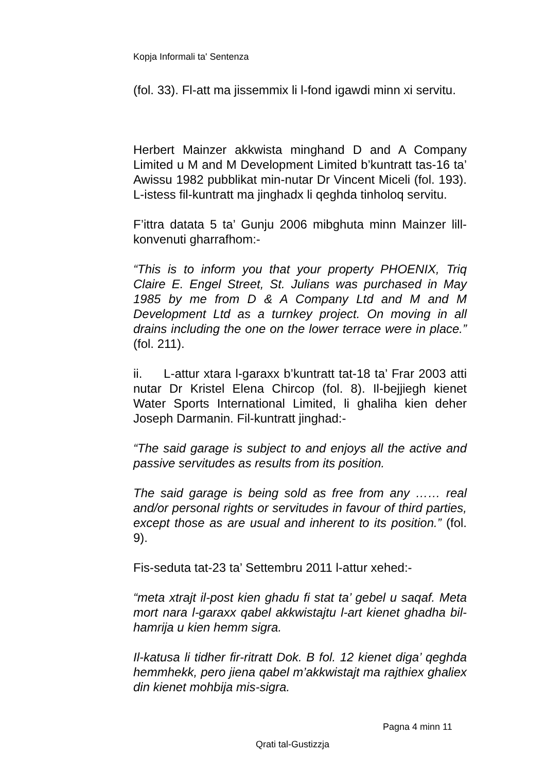Kopja Informali ta' Sentenza
(fol. 33). Fl-att ma jissemmix li l-fond igawdi minn xi servitu.
Herbert Mainzer akkwista minghand D and A Company Limited u M and M Development Limited b’kuntratt tas-16 ta’ Awissu 1982 pubblikat min-nutar Dr Vincent Miceli (fol. 193). L-istess fil-kuntratt ma jinghadx li qeghda tinholoq servitu.
F’ittra datata 5 ta’ Gunju 2006 mibghuta minn Mainzer lill-konvenuti gharrafhom:-
“This is to inform you that your property PHOENIX, Triq Claire E. Engel Street, St. Julians was purchased in May 1985 by me from D & A Company Ltd and M and M Development Ltd as a turnkey project. On moving in all drains including the one on the lower terrace were in place.” (fol. 211).
ii. L-attur xtara l-garaxx b’kuntratt tat-18 ta’ Frar 2003 atti nutar Dr Kristel Elena Chircop (fol. 8). Il-bejjiegh kienet Water Sports International Limited, li ghaliha kien deher Joseph Darmanin. Fil-kuntratt jinghad:-
“The said garage is subject to and enjoys all the active and passive servitudes as results from its position.
The said garage is being sold as free from any …… real and/or personal rights or servitudes in favour of third parties, except those as are usual and inherent to its position.” (fol. 9).
Fis-seduta tat-23 ta’ Settembru 2011 l-attur xehed:-
“meta xtrajt il-post kien ghadu fi stat ta’ gebel u saqaf. Meta mort nara l-garaxx qabel akkwistajtu l-art kienet ghadha bil-hamrija u kien hemm sigra.
Il-katusa li tidher fir-ritratt Dok. B fol. 12 kienet diga’ qeghda hemmhekk, pero jiena qabel m’akkwistajt ma rajthiex ghaliex din kienet mohbija mis-sigra.
Pagna 4 minn 11
Qrati tal-Gustizzja